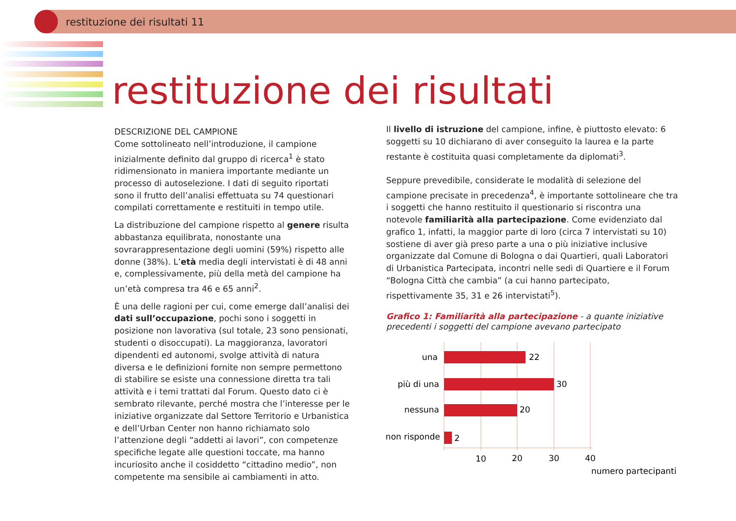restituzione dei risultati 11
restituzione dei risultati
DESCRIZIONE DEL CAMPIONE
Come sottolineato nell’introduzione, il campione inizialmente definito dal gruppo di ricerca<sup>1</sup> è stato ridimensionato in maniera importante mediante un processo di autoselezione. I dati di seguito riportati sono il frutto dell’analisi effettuata su 74 questionari compilati correttamente e restituiti in tempo utile.
La distribuzione del campione rispetto al genere risulta abbastanza equilibrata, nonostante una sovrarappresentazione degli uomini (59%) rispetto alle donne (38%). L’età media degli intervistati è di 48 anni e, complessivamente, più della metà del campione ha un’età compresa tra 46 e 65 anni<sup>2</sup>.
È una delle ragioni per cui, come emerge dall’analisi dei dati sull’occupazione, pochi sono i soggetti in posizione non lavorativa (sul totale, 23 sono pensionati, studenti o disoccupati). La maggioranza, lavoratori dipendenti ed autonomi, svolge attività di natura diversa e le definizioni fornite non sempre permettono di stabilire se esiste una connessione diretta tra tali attività e i temi trattati dal Forum. Questo dato ci è sembrato rilevante, perché mostra che l’interesse per le iniziative organizzate dal Settore Territorio e Urbanistica e dell’Urban Center non hanno richiamato solo l’attenzione degli “addetti ai lavori”, con competenze specifiche legate alle questioni toccate, ma hanno incuriosito anche il cosiddetto “cittadino medio”, non competente ma sensibile ai cambiamenti in atto.
Il livello di istruzione del campione, infine, è piuttosto elevato: 6 soggetti su 10 dichiarano di aver conseguito la laurea e la parte restante è costituita quasi completamente da diplomati<sup>3</sup>.
Seppure prevedibile, considerate le modalità di selezione del campione precisate in precedenza<sup>4</sup>, è importante sottolineare che tra i soggetti che hanno restituito il questionario si riscontra una notevole familiarità alla partecipazione. Come evidenziato dal grafico 1, infatti, la maggior parte di loro (circa 7 intervistati su 10) sostiene di aver già preso parte a una o più iniziative inclusive organizzate dal Comune di Bologna o dai Quartieri, quali Laboratori di Urbanistica Partecipata, incontri nelle sedi di Quartiere e il Forum “Bologna Città che cambia” (a cui hanno partecipato, rispettivamente 35, 31 e 26 intervistati<sup>5</sup>).
Grafico 1: Familiarità alla partecipazione - a quante iniziative precedenti i soggetti del campione avevano partecipato
una
più di una
nessuna
non risponde
22
30
20
2
10
20
30
40
numero partecipanti